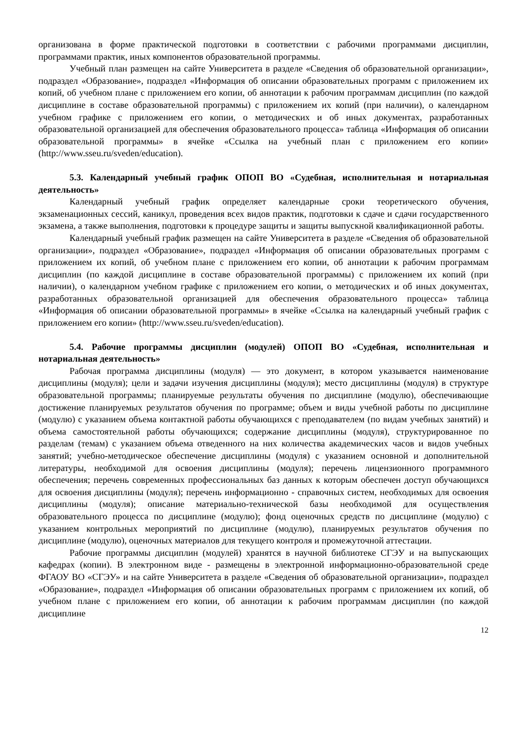организована в форме практической подготовки в соответствии с рабочими программами дисциплин, программами практик, иных компонентов образовательной программы.
Учебный план размещен на сайте Университета в разделе «Сведения об образовательной организации», подраздел «Образование», подраздел «Информация об описании образовательных программ с приложением их копий, об учебном плане с приложением его копии, об аннотации к рабочим программам дисциплин (по каждой дисциплине в составе образовательной программы) с приложением их копий (при наличии), о календарном учебном графике с приложением его копии, о методических и об иных документах, разработанных образовательной организацией для обеспечения образовательного процесса» таблица «Информация об описании образовательной программы» в ячейке «Ссылка на учебный план с приложением его копии» (http://www.sseu.ru/sveden/education).
5.3. Календарный учебный график ОПОП ВО «Судебная, исполнительная и нотариальная деятельность»
Календарный учебный график определяет календарные сроки теоретического обучения, экзаменационных сессий, каникул, проведения всех видов практик, подготовки к сдаче и сдачи государственного экзамена, а также выполнения, подготовки к процедуре защиты и защиты выпускной квалификационной работы.
Календарный учебный график размещен на сайте Университета в разделе «Сведения об образовательной организации», подраздел «Образование», подраздел «Информация об описании образовательных программ с приложением их копий, об учебном плане с приложением его копии, об аннотации к рабочим программам дисциплин (по каждой дисциплине в составе образовательной программы) с приложением их копий (при наличии), о календарном учебном графике с приложением его копии, о методических и об иных документах, разработанных образовательной организацией для обеспечения образовательного процесса» таблица «Информация об описании образовательной программы» в ячейке «Ссылка на календарный учебный график с приложением его копии» (http://www.sseu.ru/sveden/education).
5.4. Рабочие программы дисциплин (модулей) ОПОП ВО «Судебная, исполнительная и нотариальная деятельность»
Рабочая программа дисциплины (модуля) — это документ, в котором указывается наименование дисциплины (модуля); цели и задачи изучения дисциплины (модуля); место дисциплины (модуля) в структуре образовательной программы; планируемые результаты обучения по дисциплине (модулю), обеспечивающие достижение планируемых результатов обучения по программе; объем и виды учебной работы по дисциплине (модулю) с указанием объема контактной работы обучающихся с преподавателем (по видам учебных занятий) и объема самостоятельной работы обучающихся; содержание дисциплины (модуля), структурированное по разделам (темам) с указанием объема отведенного на них количества академических часов и видов учебных занятий; учебно-методическое обеспечение дисциплины (модуля) с указанием основной и дополнительной литературы, необходимой для освоения дисциплины (модуля); перечень лицензионного программного обеспечения; перечень современных профессиональных баз данных к которым обеспечен доступ обучающихся для освоения дисциплины (модуля); перечень информационно - справочных систем, необходимых для освоения дисциплины (модуля); описание материально-технической базы необходимой для осуществления образовательного процесса по дисциплине (модулю); фонд оценочных средств по дисциплине (модулю) с указанием контрольных мероприятий по дисциплине (модулю), планируемых результатов обучения по дисциплине (модулю), оценочных материалов для текущего контроля и промежуточной аттестации.
Рабочие программы дисциплин (модулей) хранятся в научной библиотеке СГЭУ и на выпускающих кафедрах (копии). В электронном виде - размещены в электронной информационно-образовательной среде ФГАОУ ВО «СГЭУ» и на сайте Университета в разделе «Сведения об образовательной организации», подраздел «Образование», подраздел «Информация об описании образовательных программ с приложением их копий, об учебном плане с приложением его копии, об аннотации к рабочим программам дисциплин (по каждой дисциплине
12